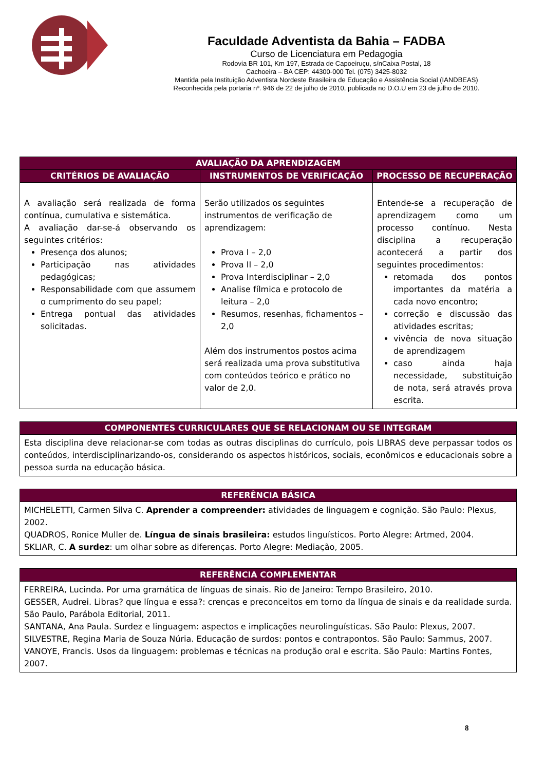Faculdade Adventista da Bahia – FADBA
Curso de Licenciatura em Pedagogia
Rodovia BR 101, Km 197, Estrada de Capoeiruçu, s/nCaixa Postal, 18
Cachoeira – BA CEP: 44300-000 Tel. (075) 3425-8032
Mantida pela Instituição Adventista Nordeste Brasileira de Educação e Assistência Social (IANDBEAS)
Reconhecida pela portaria nº. 946 de 22 de julho de 2010, publicada no D.O.U em 23 de julho de 2010.
| AVALIAÇÃO DA APRENDIZAGEM | | |
| --- | --- | --- |
| CRITÉRIOS DE AVALIAÇÃO | INSTRUMENTOS DE VERIFICAÇÃO | PROCESSO DE RECUPERAÇÃO |
| A avaliação será realizada de forma contínua, cumulativa e sistemática. A avaliação dar-se-á observando os seguintes critérios: Presença dos alunos; Participação nas atividades pedagógicas; Responsabilidade com que assumem o cumprimento do seu papel; Entrega pontual das atividades solicitadas. | Serão utilizados os seguintes instrumentos de verificação de aprendizagem: Prova I – 2,0 Prova II – 2,0 Prova Interdisciplinar – 2,0 Analise fílmica e protocolo de leitura – 2,0 Resumos, resenhas, fichamentos – 2,0 Além dos instrumentos postos acima será realizada uma prova substitutiva com conteúdos teórico e prático no valor de 2,0. | Entende-se a recuperação de aprendizagem como um processo contínuo. Nesta disciplina a recuperação acontecerá a partir dos seguintes procedimentos: retomada dos pontos importantes da matéria a cada novo encontro; correção e discussão das atividades escritas; vivência de nova situação de aprendizagem caso ainda haja necessidade, substituição de nota, será através prova escrita. |
| COMPONENTES CURRICULARES QUE SE RELACIONAM OU SE INTEGRAM |
| --- |
| Esta disciplina deve relacionar-se com todas as outras disciplinas do currículo, pois LIBRAS deve perpassar todos os conteúdos, interdisciplinarizando-os, considerando os aspectos históricos, sociais, econômicos e educacionais sobre a pessoa surda na educação básica. |
| REFERÊNCIA BÁSICA |
| --- |
| MICHELETTI, Carmen Silva C. Aprender a compreender: atividades de linguagem e cognição. São Paulo: Plexus, 2002. QUADROS, Ronice Muller de. Língua de sinais brasileira: estudos linguísticos. Porto Alegre: Artmed, 2004. SKLIAR, C. A surdez : um olhar sobre as diferenças. Porto Alegre: Mediação, 2005. |
| REFERÊNCIA COMPLEMENTAR |
| --- |
| FERREIRA, Lucinda. Por uma gramática de línguas de sinais. Rio de Janeiro: Tempo Brasileiro, 2010. GESSER, Audrei. Libras? que língua e essa?: crenças e preconceitos em torno da língua de sinais e da realidade surda. São Paulo, Parábola Editorial, 2011. SANTANA, Ana Paula. Surdez e linguagem: aspectos e implicações neurolinguísticas. São Paulo: Plexus, 2007. SILVESTRE, Regina Maria de Souza Núria. Educação de surdos: pontos e contrapontos. São Paulo: Sammus, 2007. VANOYE, Francis. Usos da linguagem: problemas e técnicas na produção oral e escrita. São Paulo: Martins Fontes, 2007. |
8